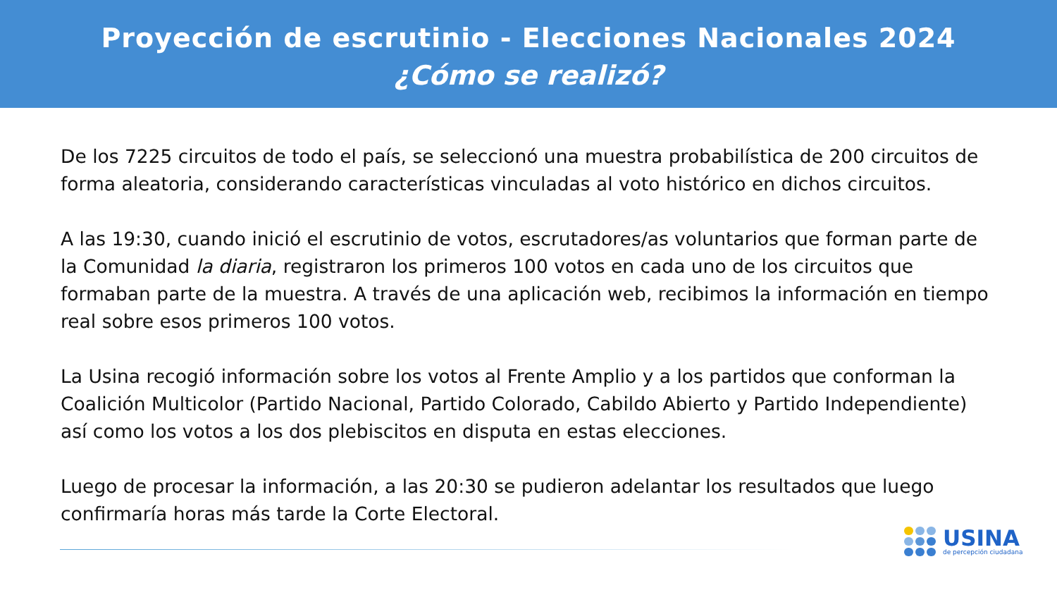Proyección de escrutinio - Elecciones Nacionales 2024
¿Cómo se realizó?
De los 7225 circuitos de todo el país, se seleccionó una muestra probabilística de 200 circuitos de forma aleatoria, considerando características vinculadas al voto histórico en dichos circuitos.
A las 19:30, cuando inició el escrutinio de votos, escrutadores/as voluntarios que forman parte de la Comunidad la diaria, registraron los primeros 100 votos en cada uno de los circuitos que formaban parte de la muestra. A través de una aplicación web, recibimos la información en tiempo real sobre esos primeros 100 votos.
La Usina recogió información sobre los votos al Frente Amplio y a los partidos que conforman la Coalición Multicolor (Partido Nacional, Partido Colorado, Cabildo Abierto y Partido Independiente) así como los votos a los dos plebiscitos en disputa en estas elecciones.
Luego de procesar la información, a las 20:30 se pudieron adelantar los resultados que luego confirmaría horas más tarde la Corte Electoral.
USINA
de percepción ciudadana